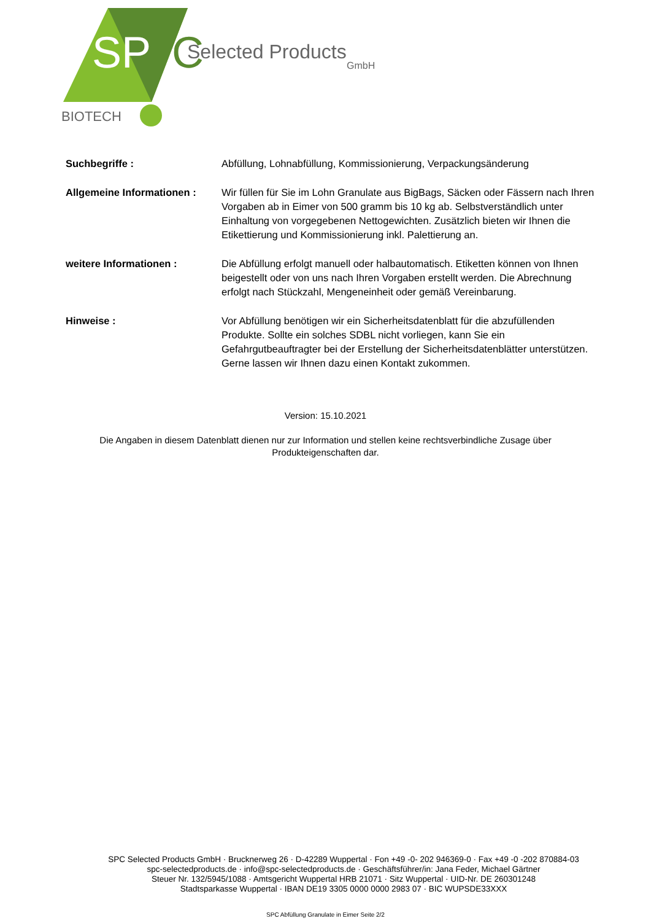SP
C
Selected Products
GmbH
BIOTECH
Suchbegriffe : Abfüllung, Lohnabfüllung, Kommissionierung, Verpackungsänderung
Allgemeine Informationen :
Wir füllen für Sie im Lohn Granulate aus BigBags, Säcken oder Fässern nach Ihren Vorgaben ab in Eimer von 500 gramm bis 10 kg ab. Selbstverständlich unter Einhaltung von vorgegebenen Nettogewichten. Zusätzlich bieten wir Ihnen die Etikettierung und Kommissionierung inkl. Palettierung an.
weitere Informationen : Die Abfüllung erfolgt manuell oder halbautomatisch. Etiketten können von Ihnen beigestellt oder von uns nach Ihren Vorgaben erstellt werden. Die Abrechnung erfolgt nach Stückzahl, Mengeneinheit oder gemäß Vereinbarung.
Hinweise : Vor Abfüllung benötigen wir ein Sicherheitsdatenblatt für die abzufüllenden Produkte. Sollte ein solches SDBL nicht vorliegen, kann Sie ein Gefahrgutbeauftragter bei der Erstellung der Sicherheitsdatenblätter unterstützen. Gerne lassen wir Ihnen dazu einen Kontakt zukommen.
Version: 15.10.2021
Die Angaben in diesem Datenblatt dienen nur zur Information und stellen keine rechtsverbindliche Zusage über Produkteigenschaften dar.
SPC Selected Products GmbH · Brucknerweg 26 · D-42289 Wuppertal · Fon +49 -0- 202 946369-0 · Fax +49 -0 -202 870884-03
spc-selectedproducts.de · info@spc-selectedproducts.de · Geschäftsführer/in: Jana Feder, Michael Gärtner
Steuer Nr. 132/5945/1088 · Amtsgericht Wuppertal HRB 21071 · Sitz Wuppertal · UID-Nr. DE 260301248
Stadtsparkasse Wuppertal · IBAN DE19 3305 0000 0000 2983 07 · BIC WUPSDE33XXX
SPC Abfüllung Granulate in Eimer Seite 2/2